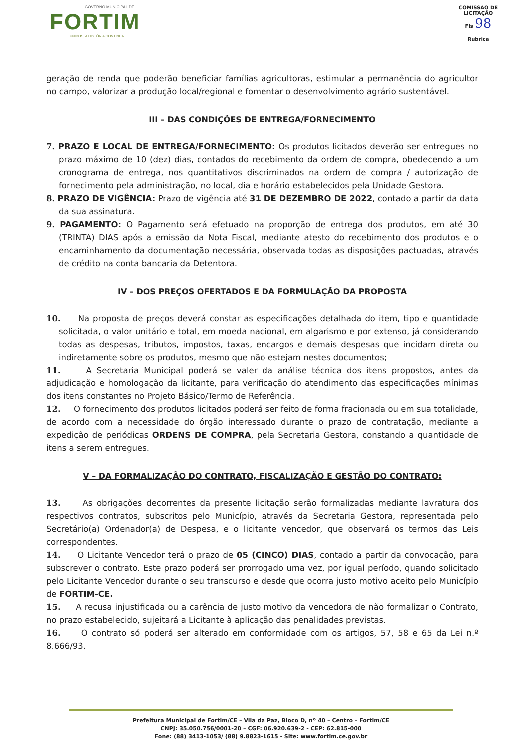GOVERNO MUNICIPAL DE
FORTIM
UNIDOS, A HISTÓRIA CONTINUA
COMISSÃO DE LICITAÇÃO
Fls 98
Rubrica
geração de renda que poderão beneficiar famílias agricultoras, estimular a permanência do agricultor no campo, valorizar a produção local/regional e fomentar o desenvolvimento agrário sustentável.
III – DAS CONDIÇÕES DE ENTREGA/FORNECIMENTO
7. PRAZO E LOCAL DE ENTREGA/FORNECIMENTO: Os produtos licitados deverão ser entregues no prazo máximo de 10 (dez) dias, contados do recebimento da ordem de compra, obedecendo a um cronograma de entrega, nos quantitativos discriminados na ordem de compra / autorização de fornecimento pela administração, no local, dia e horário estabelecidos pela Unidade Gestora.
8. PRAZO DE VIGÊNCIA: Prazo de vigência até 31 DE DEZEMBRO DE 2022, contado a partir da data da sua assinatura.
9. PAGAMENTO: O Pagamento será efetuado na proporção de entrega dos produtos, em até 30 (TRINTA) DIAS após a emissão da Nota Fiscal, mediante atesto do recebimento dos produtos e o encaminhamento da documentação necessária, observada todas as disposições pactuadas, através de crédito na conta bancaria da Detentora.
IV – DOS PREÇOS OFERTADOS E DA FORMULAÇÃO DA PROPOSTA
10. Na proposta de preços deverá constar as especificações detalhada do item, tipo e quantidade solicitada, o valor unitário e total, em moeda nacional, em algarismo e por extenso, já considerando todas as despesas, tributos, impostos, taxas, encargos e demais despesas que incidam direta ou indiretamente sobre os produtos, mesmo que não estejam nestes documentos;
11. A Secretaria Municipal poderá se valer da análise técnica dos itens propostos, antes da adjudicação e homologação da licitante, para verificação do atendimento das especificações mínimas dos itens constantes no Projeto Básico/Termo de Referência.
12. O fornecimento dos produtos licitados poderá ser feito de forma fracionada ou em sua totalidade, de acordo com a necessidade do órgão interessado durante o prazo de contratação, mediante a expedição de periódicas ORDENS DE COMPRA, pela Secretaria Gestora, constando a quantidade de itens a serem entregues.
V – DA FORMALIZAÇÃO DO CONTRATO, FISCALIZAÇÃO E GESTÃO DO CONTRATO:
13. As obrigações decorrentes da presente licitação serão formalizadas mediante lavratura dos respectivos contratos, subscritos pelo Município, através da Secretaria Gestora, representada pelo Secretário(a) Ordenador(a) de Despesa, e o licitante vencedor, que observará os termos das Leis correspondentes.
14. O Licitante Vencedor terá o prazo de 05 (CINCO) DIAS, contado a partir da convocação, para subscrever o contrato. Este prazo poderá ser prorrogado uma vez, por igual período, quando solicitado pelo Licitante Vencedor durante o seu transcurso e desde que ocorra justo motivo aceito pelo Município de FORTIM-CE.
15. A recusa injustificada ou a carência de justo motivo da vencedora de não formalizar o Contrato, no prazo estabelecido, sujeitará a Licitante à aplicação das penalidades previstas.
16. O contrato só poderá ser alterado em conformidade com os artigos, 57, 58 e 65 da Lei n.º 8.666/93.
Prefeitura Municipal de Fortim/CE – Vila da Paz, Bloco D, nº 40 – Centro – Fortim/CE
CNPJ: 35.050.756/0001-20 – CGF: 06.920.639-2 - CEP: 62.815-000
Fone: (88) 3413-1053/ (88) 9.8823-1615 - Site: www.fortim.ce.gov.br